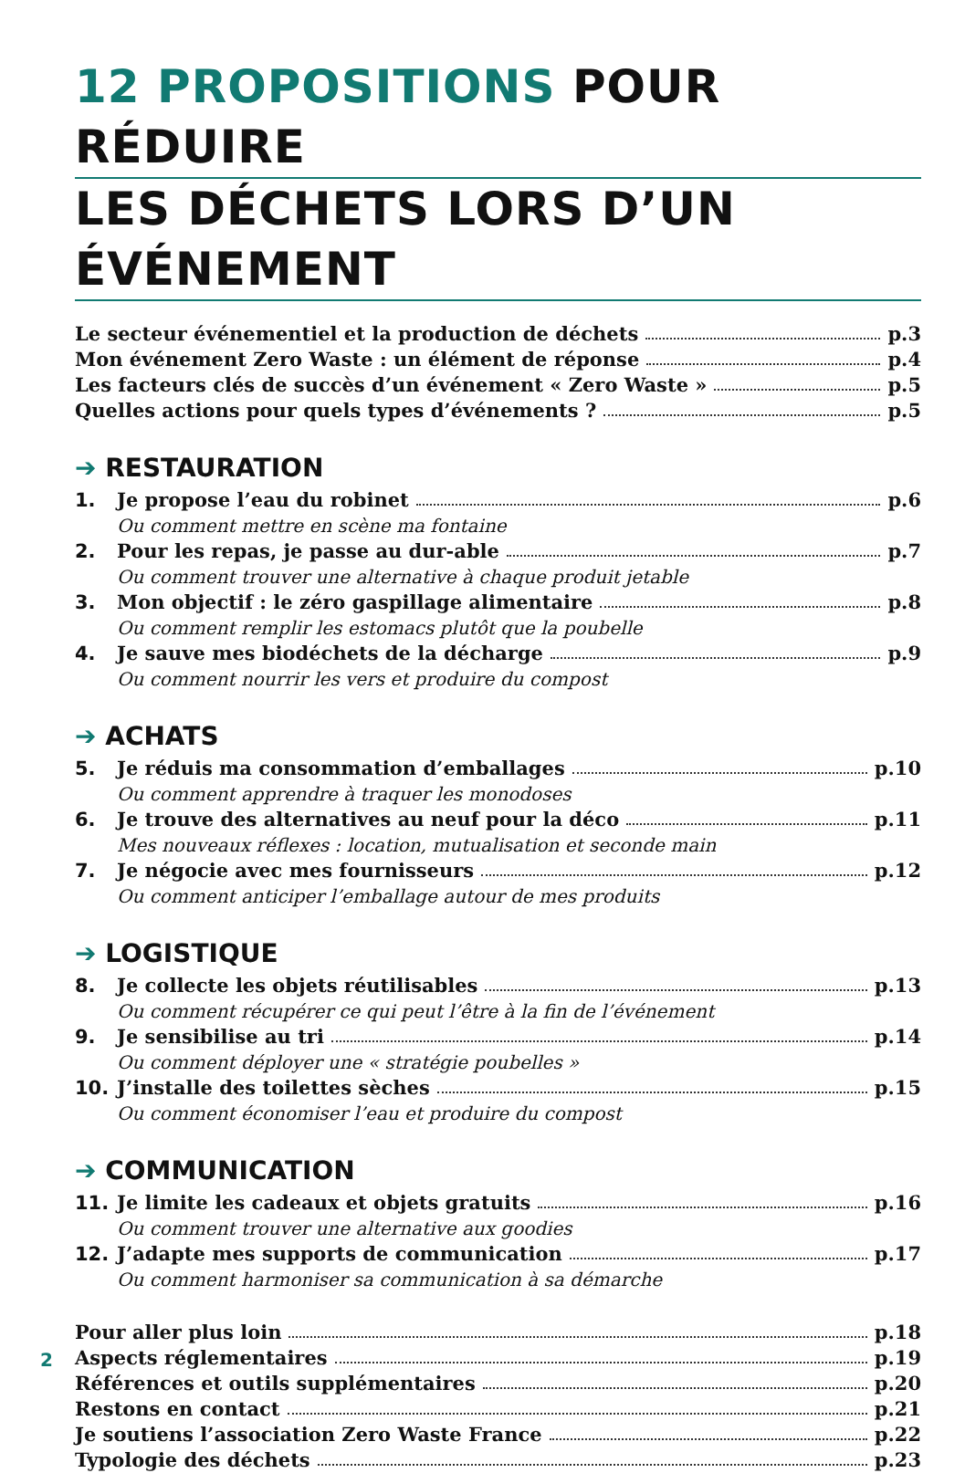12 PROPOSITIONS POUR RÉDUIRE
LES DÉCHETS LORS D’UN ÉVÉNEMENT
Le secteur événementiel et la production de déchets p.3
Mon événement Zero Waste : un élément de réponse p.4
Les facteurs clés de succès d’un événement « Zero Waste » p.5
Quelles actions pour quels types d’événements ? p.5
➔ RESTAURATION
1. Je propose l’eau du robinet p.6
Ou comment mettre en scène ma fontaine
2. Pour les repas, je passe au dur-able p.7
Ou comment trouver une alternative à chaque produit jetable
3. Mon objectif : le zéro gaspillage alimentaire p.8
Ou comment remplir les estomacs plutôt que la poubelle
4. Je sauve mes biodéchets de la décharge p.9
Ou comment nourrir les vers et produire du compost
➔ ACHATS
5. Je réduis ma consommation d’emballages p.10
Ou comment apprendre à traquer les monodoses
6. Je trouve des alternatives au neuf pour la déco p.11
Mes nouveaux réflexes : location, mutualisation et seconde main
7. Je négocie avec mes fournisseurs p.12
Ou comment anticiper l’emballage autour de mes produits
➔ LOGISTIQUE
8. Je collecte les objets réutilisables p.13
Ou comment récupérer ce qui peut l’être à la fin de l’événement
9. Je sensibilise au tri p.14
Ou comment déployer une « stratégie poubelles »
10. J’installe des toilettes sèches p.15
Ou comment économiser l’eau et produire du compost
➔ COMMUNICATION
11. Je limite les cadeaux et objets gratuits p.16
Ou comment trouver une alternative aux goodies
12. J’adapte mes supports de communication p.17
Ou comment harmoniser sa communication à sa démarche
Pour aller plus loin p.18
Aspects réglementaires p.19
Références et outils supplémentaires p.20
Restons en contact p.21
Je soutiens l’association Zero Waste France p.22
Typologie des déchets p.23
2